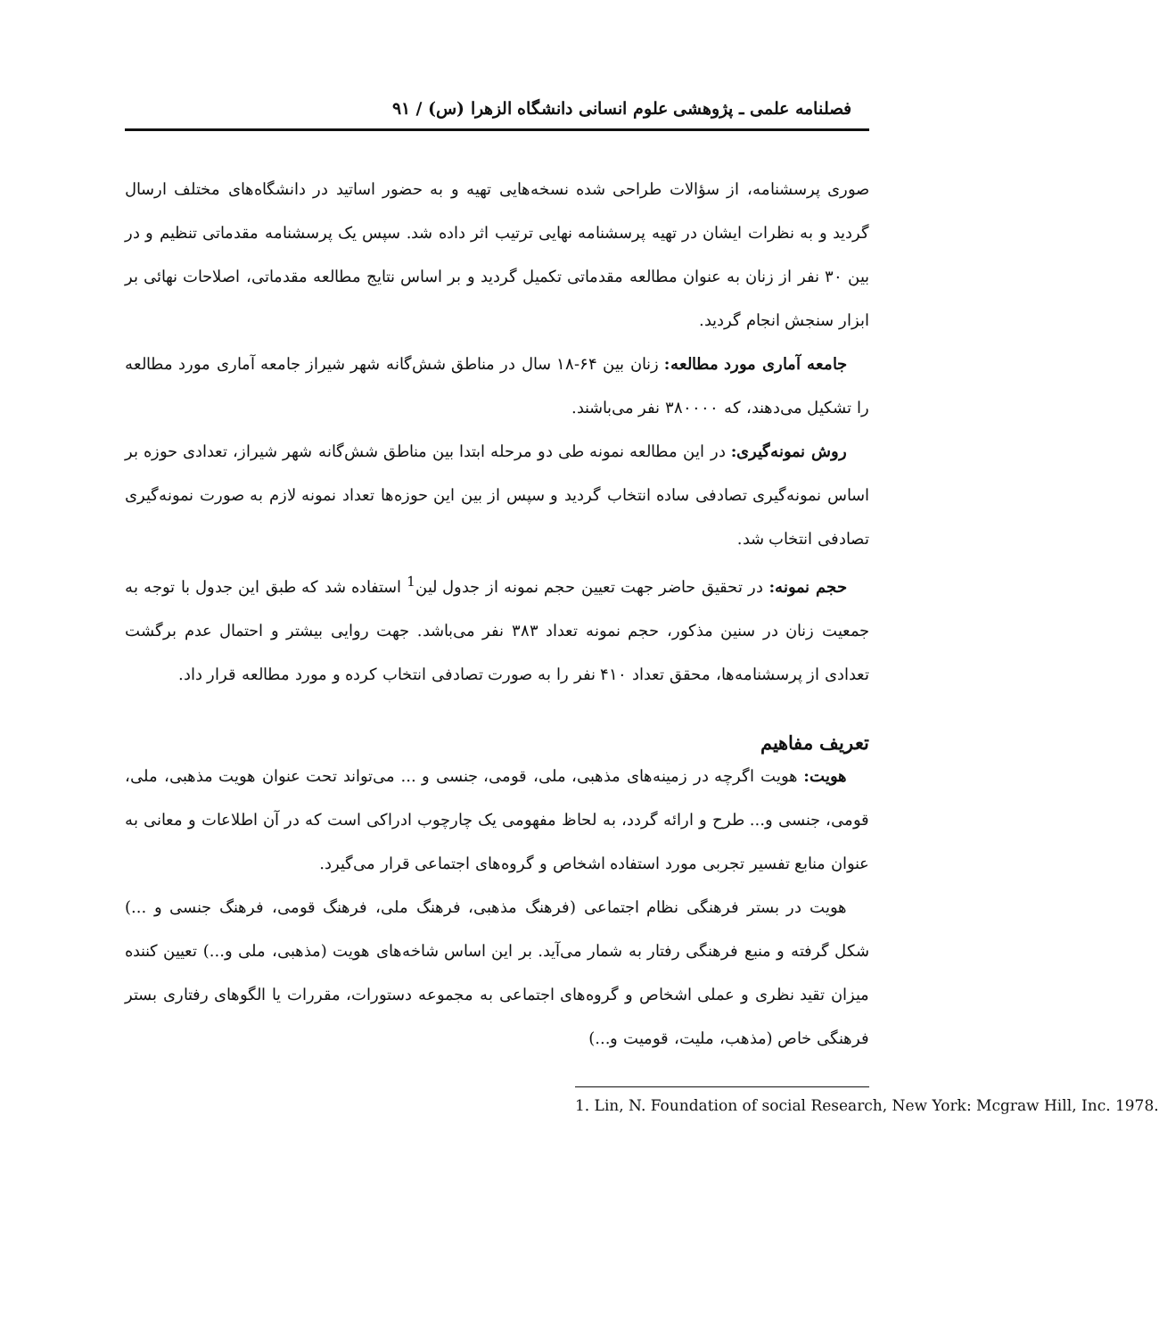فصلنامه علمی ـ پژوهشی علوم انسانی دانشگاه الزهرا (س) / ۹۱
صوری پرسشنامه، از سؤالات طراحی شده نسخه‌هایی تهیه و به حضور اساتید در دانشگاه‌های مختلف ارسال گردید و به نظرات ایشان در تهیه پرسشنامه نهایی ترتیب اثر داده شد. سپس یک پرسشنامه مقدماتی تنظیم و در بین ۳۰ نفر از زنان به عنوان مطالعه مقدماتی تکمیل گردید و بر اساس نتایج مطالعه مقدماتی، اصلاحات نهائی بر ابزار سنجش انجام گردید.
جامعه آماری مورد مطالعه: زنان بین ۶۴-۱۸ سال در مناطق شش‌گانه شهر شیراز جامعه آماری مورد مطالعه را تشکیل می‌دهند، که ۳۸۰۰۰۰ نفر می‌باشند.
روش نمونه‌گیری: در این مطالعه نمونه طی دو مرحله ابتدا بین مناطق شش‌گانه شهر شیراز، تعدادی حوزه بر اساس نمونه‌گیری تصادفی ساده انتخاب گردید و سپس از بین این حوزه‌ها تعداد نمونه لازم به صورت نمونه‌گیری تصادفی انتخاب شد.
حجم نمونه: در تحقیق حاضر جهت تعیین حجم نمونه از جدول لین<sup>1</sup> استفاده شد که طبق این جدول با توجه به جمعیت زنان در سنین مذکور، حجم نمونه تعداد ۳۸۳ نفر می‌باشد. جهت روایی بیشتر و احتمال عدم برگشت تعدادی از پرسشنامه‌ها، محقق تعداد ۴۱۰ نفر را به صورت تصادفی انتخاب کرده و مورد مطالعه قرار داد.
تعریف مفاهیم
هویت: هویت اگرچه در زمینه‌های مذهبی، ملی، قومی، جنسی و ... می‌تواند تحت عنوان هویت مذهبی، ملی، قومی، جنسی و... طرح و ارائه گردد، به لحاظ مفهومی یک چارچوب ادراکی است که در آن اطلاعات و معانی به عنوان منابع تفسیر تجربی مورد استفاده اشخاص و گروه‌های اجتماعی قرار می‌گیرد.
هویت در بستر فرهنگی نظام اجتماعی (فرهنگ مذهبی، فرهنگ ملی، فرهنگ قومی، فرهنگ جنسی و ...) شکل گرفته و منبع فرهنگی رفتار به شمار می‌آید. بر این اساس شاخه‌های هویت (مذهبی، ملی و...) تعیین کننده میزان تقید نظری و عملی اشخاص و گروه‌های اجتماعی به مجموعه دستورات، مقررات یا الگوهای رفتاری بستر فرهنگی خاص (مذهب، ملیت، قومیت و...)
1. Lin, N. Foundation of social Research, New York: Mcgraw Hill, Inc. 1978.